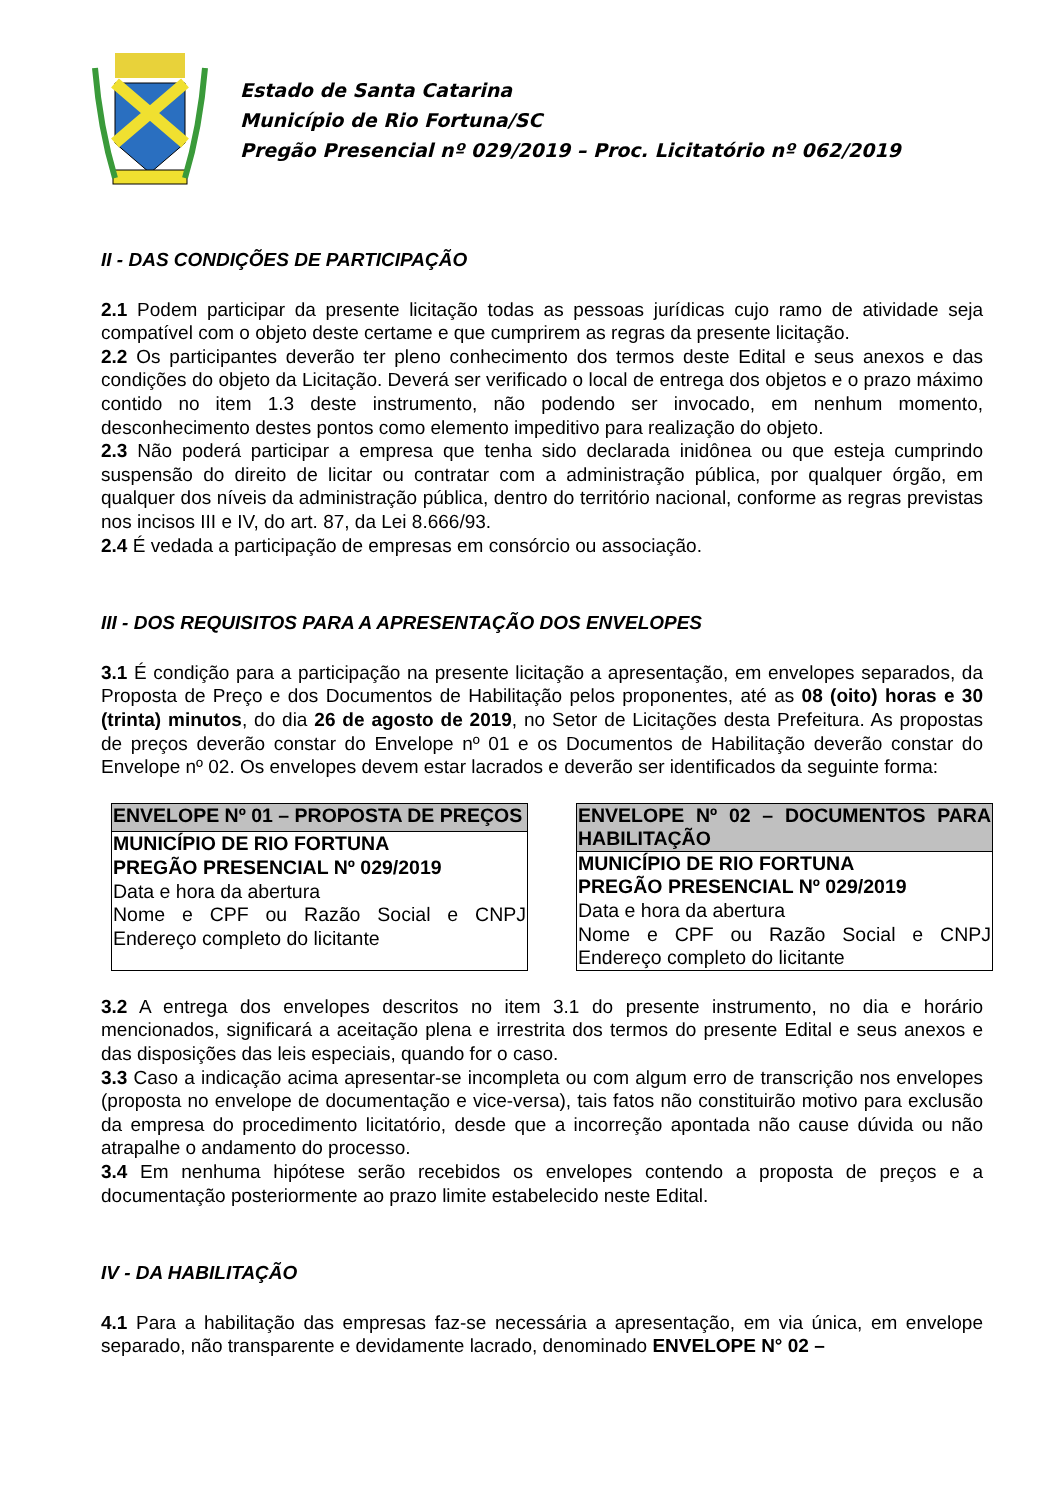Estado de Santa Catarina
Município de Rio Fortuna/SC
Pregão Presencial nº 029/2019 – Proc. Licitatório nº 062/2019
II - DAS CONDIÇÕES DE PARTICIPAÇÃO
2.1 Podem participar da presente licitação todas as pessoas jurídicas cujo ramo de atividade seja compatível com o objeto deste certame e que cumprirem as regras da presente licitação.
2.2 Os participantes deverão ter pleno conhecimento dos termos deste Edital e seus anexos e das condições do objeto da Licitação. Deverá ser verificado o local de entrega dos objetos e o prazo máximo contido no item 1.3 deste instrumento, não podendo ser invocado, em nenhum momento, desconhecimento destes pontos como elemento impeditivo para realização do objeto.
2.3 Não poderá participar a empresa que tenha sido declarada inidônea ou que esteja cumprindo suspensão do direito de licitar ou contratar com a administração pública, por qualquer órgão, em qualquer dos níveis da administração pública, dentro do território nacional, conforme as regras previstas nos incisos III e IV, do art. 87, da Lei 8.666/93.
2.4 É vedada a participação de empresas em consórcio ou associação.
III - DOS REQUISITOS PARA A APRESENTAÇÃO DOS ENVELOPES
3.1 É condição para a participação na presente licitação a apresentação, em envelopes separados, da Proposta de Preço e dos Documentos de Habilitação pelos proponentes, até as 08 (oito) horas e 30 (trinta) minutos, do dia 26 de agosto de 2019, no Setor de Licitações desta Prefeitura. As propostas de preços deverão constar do Envelope nº 01 e os Documentos de Habilitação deverão constar do Envelope nº 02. Os envelopes devem estar lacrados e deverão ser identificados da seguinte forma:
| ENVELOPE Nº 01 – PROPOSTA DE PREÇOS |
| MUNICÍPIO DE RIO FORTUNA PREGÃO PRESENCIAL Nº 029/2019 Data e hora da abertura Nome e CPF ou Razão Social e CNPJ Endereço completo do licitante |
| ENVELOPE Nº 02 – DOCUMENTOS PARA HABILITAÇÃO |
| MUNICÍPIO DE RIO FORTUNA PREGÃO PRESENCIAL Nº 029/2019 Data e hora da abertura Nome e CPF ou Razão Social e CNPJ Endereço completo do licitante |
3.2 A entrega dos envelopes descritos no item 3.1 do presente instrumento, no dia e horário mencionados, significará a aceitação plena e irrestrita dos termos do presente Edital e seus anexos e das disposições das leis especiais, quando for o caso.
3.3 Caso a indicação acima apresentar-se incompleta ou com algum erro de transcrição nos envelopes (proposta no envelope de documentação e vice-versa), tais fatos não constituirão motivo para exclusão da empresa do procedimento licitatório, desde que a incorreção apontada não cause dúvida ou não atrapalhe o andamento do processo.
3.4 Em nenhuma hipótese serão recebidos os envelopes contendo a proposta de preços e a documentação posteriormente ao prazo limite estabelecido neste Edital.
IV - DA HABILITAÇÃO
4.1 Para a habilitação das empresas faz-se necessária a apresentação, em via única, em envelope separado, não transparente e devidamente lacrado, denominado ENVELOPE N° 02 –